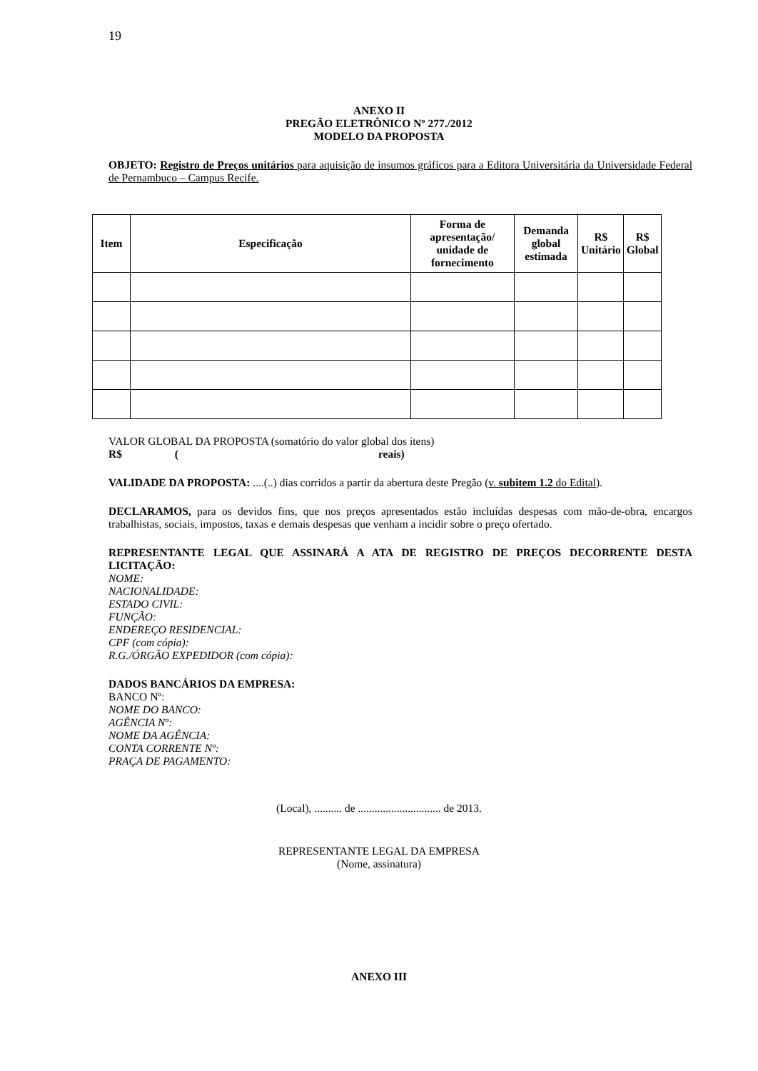19
ANEXO II
PREGÃO ELETRÔNICO Nº 277./2012
MODELO DA PROPOSTA
OBJETO: Registro de Preços unitários para aquisição de insumos gráficos para a Editora Universitária da Universidade Federal de Pernambuco – Campus Recife.
| Item | Especificação | Forma de apresentação/ unidade de fornecimento | Demanda global estimada | R$ Unitário | R$ Global |
| --- | --- | --- | --- | --- | --- |
VALOR GLOBAL DA PROPOSTA (somatório do valor global dos itens)
R$ (reais)
VALIDADE DA PROPOSTA: ....(..) dias corridos a partir da abertura deste Pregão (v. subitem 1.2 do Edital).
DECLARAMOS, para os devidos fins, que nos preços apresentados estão incluídas despesas com mão-de-obra, encargos trabalhistas, sociais, impostos, taxas e demais despesas que venham a incidir sobre o preço ofertado.
REPRESENTANTE LEGAL QUE ASSINARÁ A ATA DE REGISTRO DE PREÇOS DECORRENTE DESTA LICITAÇÃO:
NOME:
NACIONALIDADE:
ESTADO CIVIL:
FUNÇÃO:
ENDEREÇO RESIDENCIAL:
CPF (com cópia):
R.G./ÓRGÃO EXPEDIDOR (com cópia):
DADOS BANCÁRIOS DA EMPRESA:
BANCO Nº:
NOME DO BANCO:
AGÊNCIA Nº:
NOME DA AGÊNCIA:
CONTA CORRENTE Nº:
PRAÇA DE PAGAMENTO:
(Local), .......... de .............................. de 2013.
REPRESENTANTE LEGAL DA EMPRESA
(Nome, assinatura)
ANEXO III